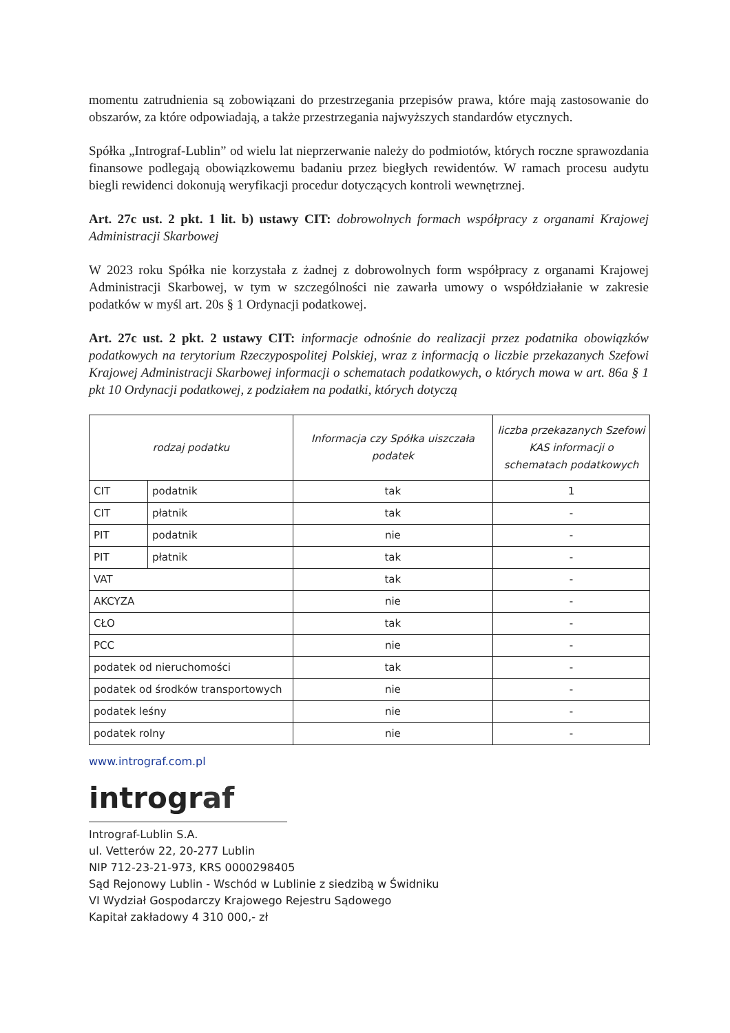momentu zatrudnienia są zobowiązani do przestrzegania przepisów prawa, które mają zastosowanie do obszarów, za które odpowiadają, a także przestrzegania najwyższych standardów etycznych.
Spółka „Intrograf-Lublin” od wielu lat nieprzerwanie należy do podmiotów, których roczne sprawozdania finansowe podlegają obowiązkowemu badaniu przez biegłych rewidentów. W ramach procesu audytu biegli rewidenci dokonują weryfikacji procedur dotyczących kontroli wewnętrznej.
Art. 27c ust. 2 pkt. 1 lit. b) ustawy CIT: dobrowolnych formach współpracy z organami Krajowej Administracji Skarbowej
W 2023 roku Spółka nie korzystała z żadnej z dobrowolnych form współpracy z organami Krajowej Administracji Skarbowej, w tym w szczególności nie zawarła umowy o współdziałanie w zakresie podatków w myśl art. 20s § 1 Ordynacji podatkowej.
Art. 27c ust. 2 pkt. 2 ustawy CIT: informacje odnośnie do realizacji przez podatnika obowiązków podatkowych na terytorium Rzeczypospolitej Polskiej, wraz z informacją o liczbie przekazanych Szefowi Krajowej Administracji Skarbowej informacji o schematach podatkowych, o których mowa w art. 86a § 1 pkt 10 Ordynacji podatkowej, z podziałem na podatki, których dotyczą
| rodzaj podatku | | Informacja czy Spółka uiszczała podatek | liczba przekazanych Szefowi KAS informacji o schematach podatkowych |
| --- | --- | --- | --- |
| CIT | podatnik | tak | 1 |
| CIT | płatnik | tak | - |
| PIT | podatnik | nie | - |
| PIT | płatnik | tak | - |
| VAT | | tak | - |
| AKCYZA | | nie | - |
| CŁO | | tak | - |
| PCC | | nie | - |
| podatek od nieruchomości | | tak | - |
| podatek od środków transportowych | | nie | - |
| podatek leśny | | nie | - |
| podatek rolny | | nie | - |
www.intrograf.com.pl
intrograf
Intrograf-Lublin S.A.
ul. Vetterów 22, 20-277 Lublin
NIP 712-23-21-973, KRS 0000298405
Sąd Rejonowy Lublin - Wschód w Lublinie z siedzibą w Świdniku
VI Wydział Gospodarczy Krajowego Rejestru Sądowego
Kapitał zakładowy 4 310 000,- zł